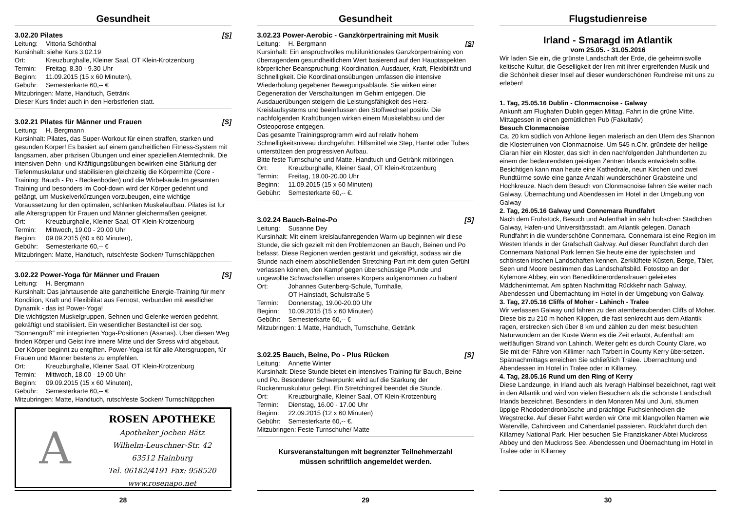Gesundheit
3.02.20 Pilates [S]
Leitung: Vittoria Schönthal
Kursinhalt: siehe Kurs 3.02.19
Ort: Kreuzburghalle, Kleiner Saal, OT Klein-Krotzenburg
Termin: Freitag, 8.30 - 9.30 Uhr
Beginn: 11.09.2015 (15 x 60 Minuten),
Gebühr: Semesterkarte 60,-- €
Mitzubringen: Matte, Handtuch, Getränk
Dieser Kurs findet auch in den Herbstferien statt.
3.02.21 Pilates für Männer und Frauen [S]
Leitung: H. Bergmann
Kursinhalt: Pilates, das Super-Workout für einen straffen, starken und gesunden Körper! Es basiert auf einem ganzheitlichen Fitness-System mit langsamen, aber präzisen Übungen und einer speziellen Atemtechnik. Die intensiven Dehn- und Kräftigungsübungen bewirken eine Stärkung der Tiefenmuskulatur und stabilisieren gleichzeitig die Körpermitte (Core - Training: Bauch - Po - Beckenboden) und die Wirbelsäule.Im gesamten Training und besonders im Cool-down wird der Körper gedehnt und gelängt, um Muskelverkürzungen vorzubeugen, eine wichtige Voraussetzung für den optimalen, schlanken Muskelaufbau. Pilates ist für alle Altersgruppen für Frauen und Männer gleichermaßen geeignet.
Ort: Kreuzburghalle, Kleiner Saal, OT Klein-Krotzenburg
Termin: Mittwoch, 19.00 - 20.00 Uhr
Beginn: 09.09.2015 (60 x 60 Minuten),
Gebühr: Semesterkarte 60,-- €
Mitzubringen: Matte, Handtuch, rutschfeste Socken/ Turnschläppchen
3.02.22 Power-Yoga für Männer und Frauen [S]
Leitung: H. Bergmann
Kursinhalt: Das jahrtausende alte ganzheitliche Energie-Training für mehr Kondition, Kraft und Flexibilität aus Fernost, verbunden mit westlicher Dynamik - das ist Power-Yoga!
Die wichtigsten Muskelgruppen, Sehnen und Gelenke werden gedehnt, gekräftigt und stabilisiert. Ein wesentlicher Bestandteil ist der sog. “Sonnengruß” mit integrierten Yoga-Positionen (Asanas). Über diesen Weg finden Körper und Geist ihre innere Mitte und der Stress wird abgebaut. Der Körper beginnt zu entgiften. Power-Yoga ist für alle Altersgruppen, für Frauen und Männer bestens zu empfehlen.
Ort: Kreuzburghalle, Kleiner Saal, OT Klein-Krotzenburg
Termin: Mittwoch, 18.00 - 19.00 Uhr
Beginn: 09.09.2015 (15 x 60 Minuten),
Gebühr: Semesterkarte 60,-- €
Mitzubringen: Matte, Handtuch, rutschfeste Socken/ Turnschläppchen
A
ROSEN APOTHEKE
Apotheker Jochen Bätz
Wilhelm-Leuschner-Str. 42
63512 Hainburg
Tel. 06182/4191 Fax: 958520
www.rosenapo.net
28
Gesundheit
3.02.23 Power-Aerobic - Ganzkörpertraining mit Musik
Leitung: H. Bergmann [S]
Kursinhalt: Ein anspruchvolles multifunktionales Ganzkörpertraining von überragendem gesundheitlichem Wert basierend auf den Hauptaspekten körperlicher Beanspruchung: Koordination, Ausdauer, Kraft, Flexibilität und Schnelligkeit. Die Koordinationsübungen umfassen die intensive Wiederholung gegebener Bewegungsabläufe. Sie wirken einer Degeneration der Verschaltungen im Gehirn entgegen. Die Ausdauerübungen steigern die Leistungsfähigkeit des Herz-Kreislaufsystems und beeinflussen den Stoffwechsel positiv. Die nachfolgenden Kraftübungen wirken einem Muskelabbau und der Osteoporose entgegen.
Das gesamte Trainingsprogramm wird auf relativ hohem Schnelligkeitsniveau durchgeführt. Hilfsmittel wie Step, Hantel oder Tubes unterstützen den progressiven Aufbau.
Bitte feste Turnschuhe und Matte, Handtuch und Getränk mitbringen.
Ort: Kreuzburghalle, Kleiner Saal, OT Klein-Krotzenburg
Termin: Freitag, 19.00-20.00 Uhr
Beginn: 11.09.2015 (15 x 60 Minuten)
Gebühr: Semesterkarte 60,-- €.
3.02.24 Bauch-Beine-Po [S]
Leitung: Susanne Dey
Kursinhalt: Mit einem kreislaufanregenden Warm-up beginnen wir diese Stunde, die sich gezielt mit den Problemzonen an Bauch, Beinen und Po befasst. Diese Regionen werden gestärkt und gekräftigt, sodass wir die Stunde nach einem abschließenden Stretching-Part mit dem guten Gefühl verlassen können, den Kampf gegen überschüssige Pfunde und ungewollte Schwachstellen unseres Körpers aufgenommen zu haben!
Ort: Johannes Gutenberg-Schule, Turnhalle,
OT Hainstadt, Schulstraße 5
Termin: Donnerstag, 19.00-20.00 Uhr
Beginn: 10.09.2015 (15 x 60 Minuten)
Gebühr: Semesterkarte 60,-- €
Mitzubringen: 1 Matte, Handtuch, Turnschuhe, Getränk
3.02.25 Bauch, Beine, Po - Plus Rücken [S]
Leitung: Annette Winter
Kursinhalt: Diese Stunde bietet ein intensives Training für Bauch, Beine und Po. Besonderer Schwerpunkt wird auf die Stärkung der Rückenmuskulatur gelegt. Ein Stretchingteil beendet die Stunde.
Ort: Kreuzburghalle, Kleiner Saal, OT Klein-Krotzenburg
Termin: Dienstag, 16.00 - 17.00 Uhr
Beginn: 22.09.2015 (12 x 60 Minuten)
Gebühr: Semesterkarte 60,-- €.
Mitzubringen: Feste Turnschuhe/ Matte
Kursveranstaltungen mit begrenzter Teilnehmerzahl
müssen schriftlich angemeldet werden.
29
Flugstudienreise
Irland - Smaragd im Atlantik
vom 25.05. - 31.05.2016
Wir laden Sie ein, die grünste Landschaft der Erde, die geheimnisvolle keltische Kultur, die Geselligkeit der Iren mit ihrer ergreifenden Musik und die Schönheit dieser Insel auf dieser wunderschönen Rundreise mit uns zu erleben!
1. Tag, 25.05.16 Dublin - Clonmacnoise - Galway
Ankunft am Flughafen Dublin gegen Mittag. Fahrt in die grüne Mitte. Mittagessen in einen gemütlichen Pub (Fakultativ)
Besuch Clonmacnoise
Ca. 20 km südlich von Athlone liegen malerisch an den Ufern des Shannon die Klosterruinen von Clonmacnoise. Um 545 n.Chr. gründete der heilige Ciaran hier ein Kloster, das sich in den nachfolgenden Jahrhunderten zu einem der bedeutendsten geistigen Zentren Irlands entwickeln sollte. Besichtigen kann man heute eine Kathedrale, neun Kirchen und zwei Rundtürme sowie eine ganze Anzahl wunderschöner Grabsteine und Hochkreuze. Nach dem Besuch von Clonmacnoise fahren Sie weiter nach Galway. Übernachtung und Abendessen im Hotel in der Umgebung von Galway
2. Tag, 26.05.16 Galway und Connemara Rundfahrt
Nach dem Frühstück, Besuch und Aufenthalt im sehr hübschen Städtchen Galway, Hafen-und Universitätsstadt, am Atlantik gelegen. Danach Rundfahrt in die wunderschöne Connemara. Connemara ist eine Region im Westen Irlands in der Grafschaft Galway. Auf dieser Rundfahrt durch den Connemara National Park lernen Sie heute eine der typischsten und schönsten irischen Landschaften kennen. Zerklüftete Küsten, Berge, Täler, Seen und Moore bestimmen das Landschaftsbild. Fotostop an der Kylemore Abbey, ein von Benediktinerordensfrauen geleitetes Mädcheninternat. Am späten Nachmittag Rückkehr nach Galway. Abendessen und Übernachtung im Hotel in der Umgebung von Galway.
3. Tag, 27.05.16 Cliffs of Moher - Lahinch - Tralee
Wir verlassen Galway und fahren zu den atemberaubenden Cliffs of Moher. Diese bis zu 210 m hohen Klippen, die fast senkrecht aus dem Atlantik ragen, erstrecken sich über 8 km und zählen zu den meist besuchten Naturwundern an der Küste Wenn es die Zeit erlaubt, Aufenthalt am weitläufigen Strand von Lahinch. Weiter geht es durch County Clare, wo Sie mit der Fähre von Killimer nach Tarbert in County Kerry übersetzen. Spätnachmittags erreichen Sie schließlich Tralee. Übernachtung und Abendessen im Hotel in Tralee oder in Killarney.
4. Tag, 28.05.16 Rund um den Ring of Kerry
Diese Landzunge, in Irland auch als Iveragh Halbinsel bezeichnet, ragt weit in den Atlantik und wird von vielen Besuchern als die schönste Landschaft Irlands bezeichnet. Besonders in den Monaten Mai und Juni, säumen üppige Rhododendronbüsche und prächtige Fuchsienhecken die Wegstrecke. Auf dieser Fahrt werden wir Orte mit klangvollen Namen wie Waterville, Cahirciveen und Caherdaniel passieren. Rückfahrt durch den Killarney National Park. Hier besuchen Sie Franziskaner-Abtei Muckross Abbey und den Muckross See. Abendessen und Übernachtung im Hotel in Tralee oder in Killarney
30